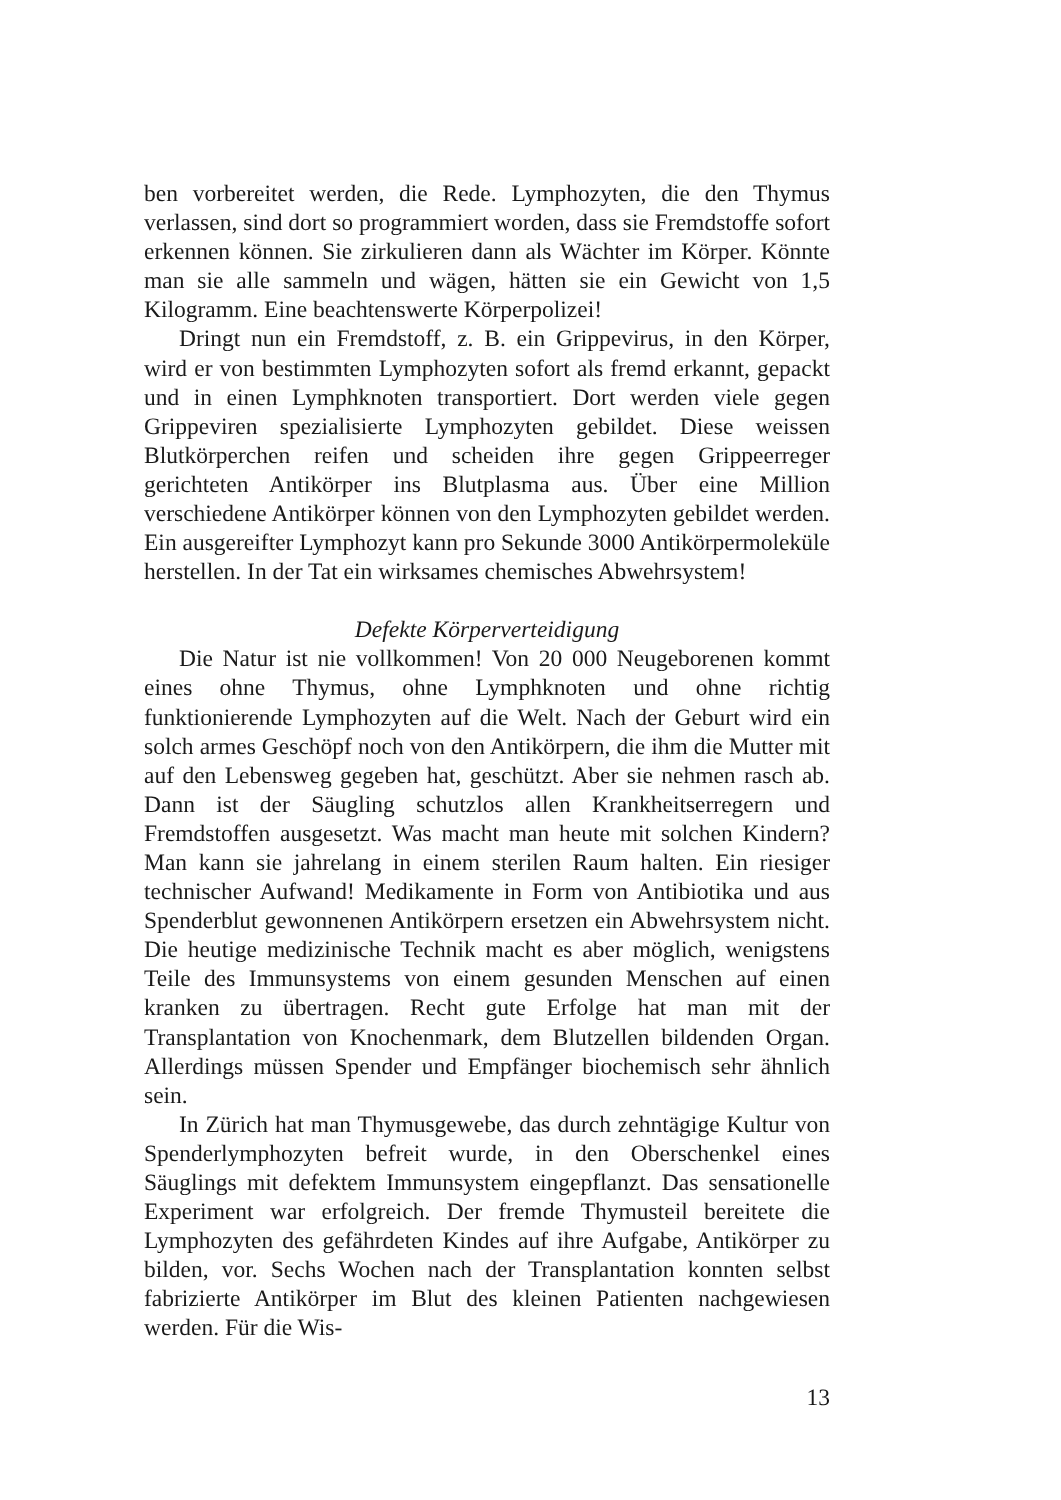ben vorbereitet werden, die Rede. Lymphozyten, die den Thymus verlassen, sind dort so programmiert worden, dass sie Fremdstoffe sofort erkennen können. Sie zirkulieren dann als Wächter im Körper. Könnte man sie alle sammeln und wägen, hätten sie ein Gewicht von 1,5 Kilogramm. Eine beachtenswerte Körperpolizei!
Dringt nun ein Fremdstoff, z. B. ein Grippevirus, in den Körper, wird er von bestimmten Lymphozyten sofort als fremd erkannt, gepackt und in einen Lymphknoten transportiert. Dort werden viele gegen Grippeviren spezialisierte Lymphozyten gebildet. Diese weissen Blutkörperchen reifen und scheiden ihre gegen Grippeerreger gerichteten Antikörper ins Blutplasma aus. Über eine Million verschiedene Antikörper können von den Lymphozyten gebildet werden. Ein ausgereifter Lymphozyt kann pro Sekunde 3000 Antikörpermoleküle herstellen. In der Tat ein wirksames chemisches Abwehrsystem!
Defekte Körperverteidigung
Die Natur ist nie vollkommen! Von 20 000 Neugeborenen kommt eines ohne Thymus, ohne Lymphknoten und ohne richtig funktionierende Lymphozyten auf die Welt. Nach der Geburt wird ein solch armes Geschöpf noch von den Antikörpern, die ihm die Mutter mit auf den Lebensweg gegeben hat, geschützt. Aber sie nehmen rasch ab. Dann ist der Säugling schutzlos allen Krankheitserregern und Fremdstoffen ausgesetzt. Was macht man heute mit solchen Kindern? Man kann sie jahrelang in einem sterilen Raum halten. Ein riesiger technischer Aufwand! Medikamente in Form von Antibiotika und aus Spenderblut gewonnenen Antikörpern ersetzen ein Abwehrsystem nicht. Die heutige medizinische Technik macht es aber möglich, wenigstens Teile des Immunsystems von einem gesunden Menschen auf einen kranken zu übertragen. Recht gute Erfolge hat man mit der Transplantation von Knochenmark, dem Blutzellen bildenden Organ. Allerdings müssen Spender und Empfänger biochemisch sehr ähnlich sein.
In Zürich hat man Thymusgewebe, das durch zehntägige Kultur von Spenderlymphozyten befreit wurde, in den Oberschenkel eines Säuglings mit defektem Immunsystem eingepflanzt. Das sensationelle Experiment war erfolgreich. Der fremde Thymusteil bereitete die Lymphozyten des gefährdeten Kindes auf ihre Aufgabe, Antikörper zu bilden, vor. Sechs Wochen nach der Transplantation konnten selbst fabrizierte Antikörper im Blut des kleinen Patienten nachgewiesen werden. Für die Wis-
13